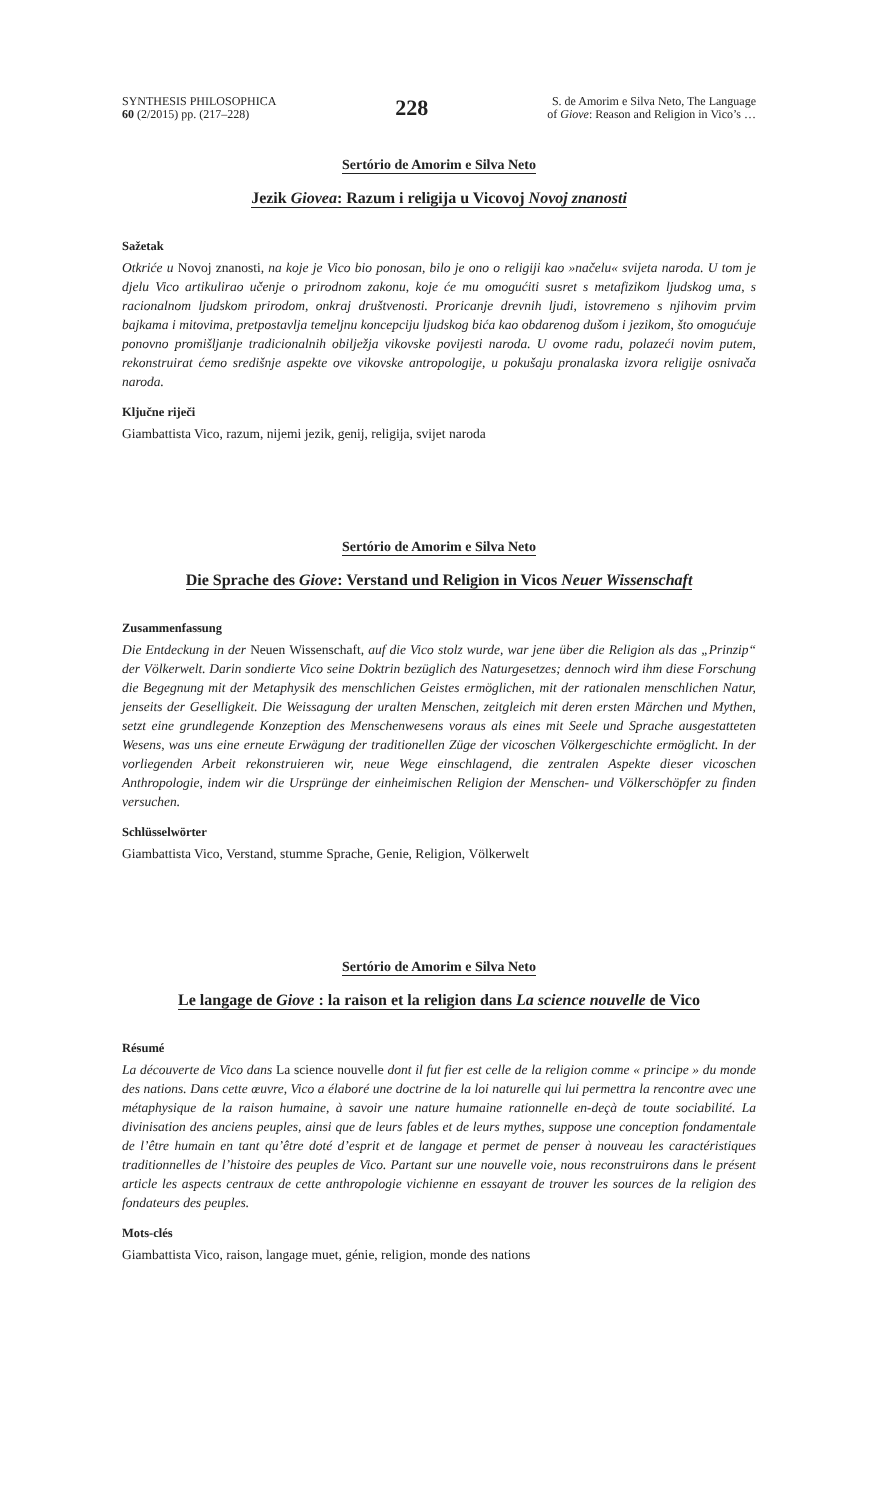SYNTHESIS PHILOSOPHICA
60 (2/2015) pp. (217–228)
228
S. de Amorim e Silva Neto, The Language
of Giove: Reason and Religion in Vico’s …
Sertório de Amorim e Silva Neto
Jezik Giovea: Razum i religija u Vicovoj Novoj znanosti
Sažetak
Otkriće u Novoj znanosti, na koje je Vico bio ponosan, bilo je ono o religiji kao »načelu« svijeta naroda. U tom je djelu Vico artikulirao učenje o prirodnom zakonu, koje će mu omogućiti susret s metafizikom ljudskog uma, s racionalnom ljudskom prirodom, onkraj društvenosti. Proricanje drevnih ljudi, istovremeno s njihovim prvim bajkama i mitovima, pretpostavlja temeljnu koncepciju ljudskog bića kao obdarenog dušom i jezikom, što omogućuje ponovno promišljanje tradicionalnih obilježja vikovske povijesti naroda. U ovome radu, polazeći novim putem, rekonstruirat ćemo središnje aspekte ove vikovske antropologije, u pokušaju pronalaska izvora religije osnivača naroda.
Ključne riječi
Giambattista Vico, razum, nijemi jezik, genij, religija, svijet naroda
Sertório de Amorim e Silva Neto
Die Sprache des Giove: Verstand und Religion in Vicos Neuer Wissenschaft
Zusammenfassung
Die Entdeckung in der Neuen Wissenschaft, auf die Vico stolz wurde, war jene über die Religion als das „Prinzip“ der Völkerwelt. Darin sondierte Vico seine Doktrin bezüglich des Naturgesetzes; dennoch wird ihm diese Forschung die Begegnung mit der Metaphysik des menschlichen Geistes ermöglichen, mit der rationalen menschlichen Natur, jenseits der Geselligkeit. Die Weissagung der uralten Menschen, zeitgleich mit deren ersten Märchen und Mythen, setzt eine grundlegende Konzeption des Menschenwesens voraus als eines mit Seele und Sprache ausgestatteten Wesens, was uns eine erneute Erwägung der traditionellen Züge der vicoschen Völkergeschichte ermöglicht. In der vorliegenden Arbeit rekonstruieren wir, neue Wege einschlagend, die zentralen Aspekte dieser vicoschen Anthropologie, indem wir die Ursprünge der einheimischen Religion der Menschen- und Völkerschöpfer zu finden versuchen.
Schlüsselwörter
Giambattista Vico, Verstand, stumme Sprache, Genie, Religion, Völkerwelt
Sertório de Amorim e Silva Neto
Le langage de Giove : la raison et la religion dans La science nouvelle de Vico
Résumé
La découverte de Vico dans La science nouvelle dont il fut fier est celle de la religion comme « principe » du monde des nations. Dans cette œuvre, Vico a élaboré une doctrine de la loi naturelle qui lui permettra la rencontre avec une métaphysique de la raison humaine, à savoir une nature humaine rationnelle en-deçà de toute sociabilité. La divinisation des anciens peuples, ainsi que de leurs fables et de leurs mythes, suppose une conception fondamentale de l’être humain en tant qu’être doté d’esprit et de langage et permet de penser à nouveau les caractéristiques traditionnelles de l’histoire des peuples de Vico. Partant sur une nouvelle voie, nous reconstruirons dans le présent article les aspects centraux de cette anthropologie vichienne en essayant de trouver les sources de la religion des fondateurs des peuples.
Mots-clés
Giambattista Vico, raison, langage muet, génie, religion, monde des nations